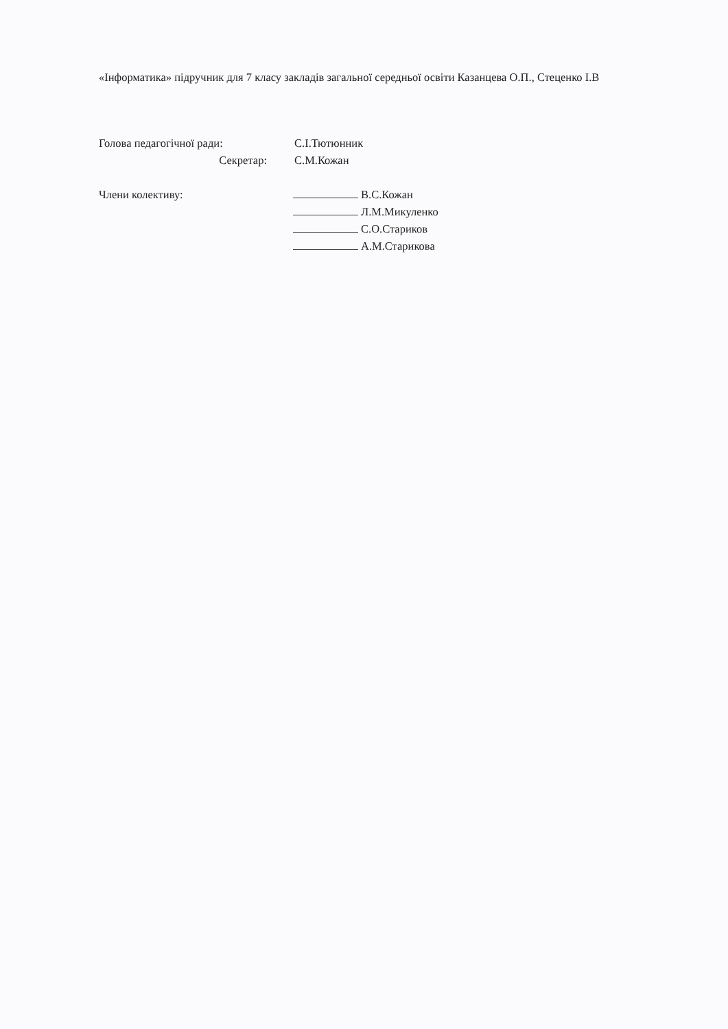«Інформатика» підручник для 7 класу закладів загальної середньої освіти Казанцева О.П., Стеценко І.В
Голова педагогічної ради: С.І.Тютюнник
Секретар: С.М.Кожан
Члени колективу: В.С.Кожан
Л.М.Микуленко
С.О.Стариков
А.М.Старикова